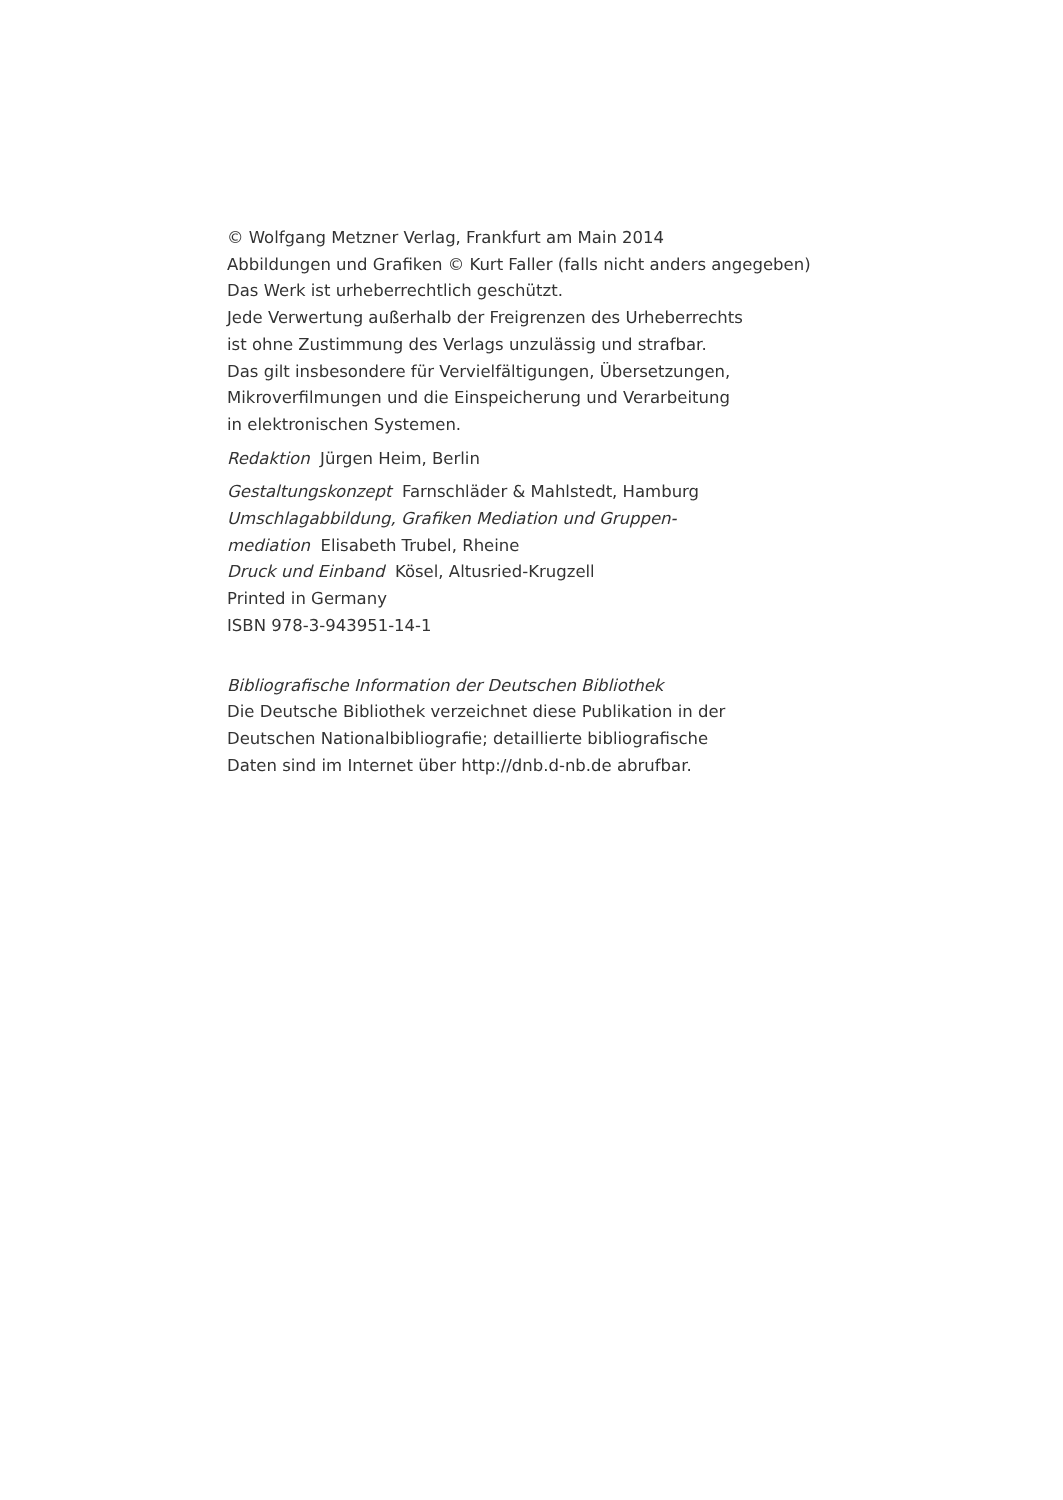© Wolfgang Metzner Verlag, Frankfurt am Main 2014
Abbildungen und Grafiken © Kurt Faller (falls nicht anders angegeben)
Das Werk ist urheberrechtlich geschützt.
Jede Verwertung außerhalb der Freigrenzen des Urheberrechts
ist ohne Zustimmung des Verlags unzulässig und strafbar.
Das gilt insbesondere für Vervielfältigungen, Übersetzungen,
Mikroverfilmungen und die Einspeicherung und Verarbeitung
in elektronischen Systemen.
Redaktion Jürgen Heim, Berlin
Gestaltungskonzept Farnschläder & Mahlstedt, Hamburg
Umschlagabbildung, Grafiken Mediation und Gruppen-
mediation Elisabeth Trubel, Rheine
Druck und Einband Kösel, Altusried-Krugzell
Printed in Germany
ISBN 978-3-943951-14-1
Bibliografische Information der Deutschen Bibliothek
Die Deutsche Bibliothek verzeichnet diese Publikation in der
Deutschen Nationalbibliografie; detaillierte bibliografische
Daten sind im Internet über http://dnb.d-nb.de abrufbar.